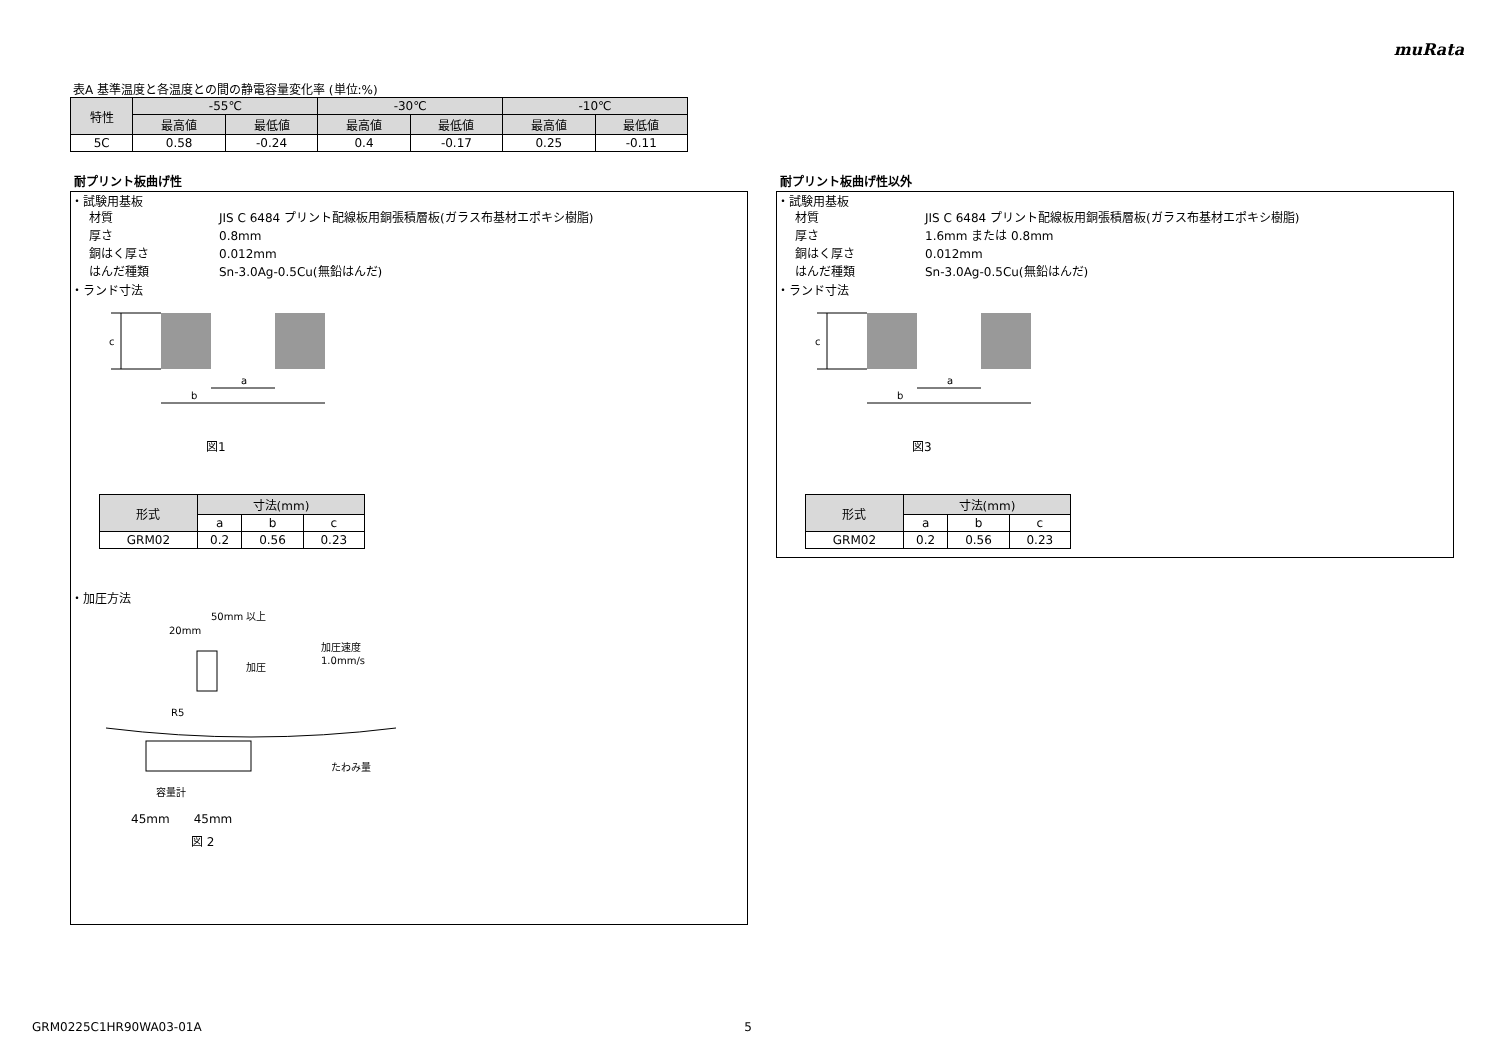muRata
表A 基準温度と各温度との間の静電容量変化率 (単位:%)
| 特性 | -55℃ | | -30℃ | | -10℃ | |
| --- | --- | --- | --- | --- | --- | --- |
| | 最高値 | 最低値 | 最高値 | 最低値 | 最高値 | 最低値 |
| 5C | 0.58 | -0.24 | 0.4 | -0.17 | 0.25 | -0.11 |
耐プリント板曲げ性
・試験用基板
材質 JIS C 6484 プリント配線板用銅張積層板(ガラス布基材エポキシ樹脂)
厚さ 0.8mm
銅はく厚さ 0.012mm
はんだ種類 Sn-3.0Ag-0.5Cu(無鉛はんだ)
・ランド寸法
c
a
b
図1
| 形式 | 寸法(mm) | | |
| --- | --- | --- | --- |
| | a | b | c |
| GRM02 | 0.2 | 0.56 | 0.23 |
・加圧方法
50mm 以上
20mm
加圧
加圧速度
1.0mm/s
R5
たわみ量
容量計
45mm　　45mm
図 2
耐プリント板曲げ性以外
・試験用基板
材質 JIS C 6484 プリント配線板用銅張積層板(ガラス布基材エポキシ樹脂)
厚さ 1.6mm または 0.8mm
銅はく厚さ 0.012mm
はんだ種類 Sn-3.0Ag-0.5Cu(無鉛はんだ)
・ランド寸法
c
a
b
図3
| 形式 | 寸法(mm) | | |
| --- | --- | --- | --- |
| | a | b | c |
| GRM02 | 0.2 | 0.56 | 0.23 |
GRM0225C1HR90WA03-01A 5